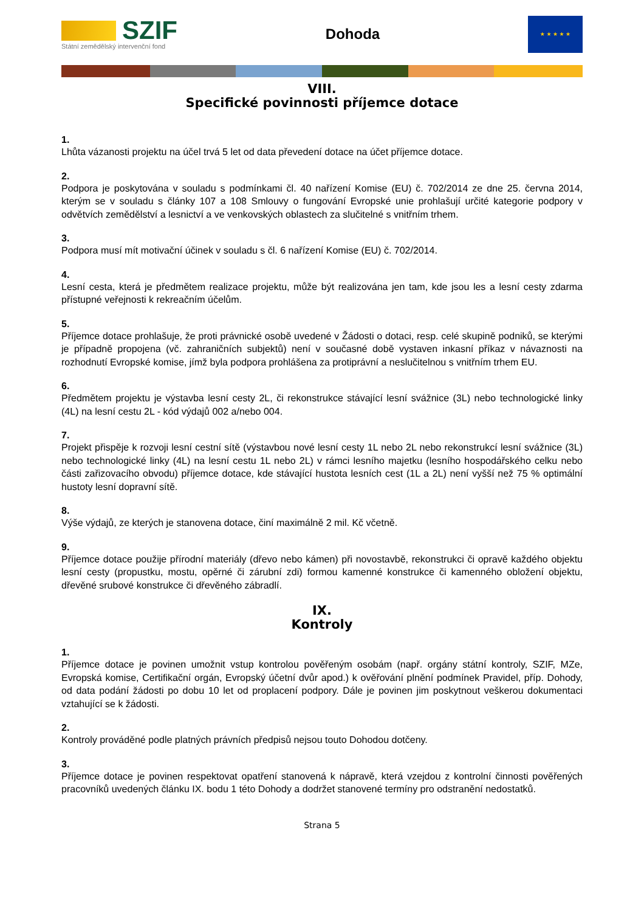SZIF
Státní zemědělský intervenční fond
Dohoda
★ ★ ★ ★ ★
VIII.
Specifické povinnosti příjemce dotace
1.
Lhůta vázanosti projektu na účel trvá 5 let od data převedení dotace na účet příjemce dotace.
2.
Podpora je poskytována v souladu s podmínkami čl. 40 nařízení Komise (EU) č. 702/2014 ze dne 25. června 2014, kterým se v souladu s články 107 a 108 Smlouvy o fungování Evropské unie prohlašují určité kategorie podpory v odvětvích zemědělství a lesnictví a ve venkovských oblastech za slučitelné s vnitřním trhem.
3.
Podpora musí mít motivační účinek v souladu s čl. 6 nařízení Komise (EU) č. 702/2014.
4.
Lesní cesta, která je předmětem realizace projektu, může být realizována jen tam, kde jsou les a lesní cesty zdarma přístupné veřejnosti k rekreačním účelům.
5.
Příjemce dotace prohlašuje, že proti právnické osobě uvedené v Žádosti o dotaci, resp. celé skupině podniků, se kterými je případně propojena (vč. zahraničních subjektů) není v současné době vystaven inkasní příkaz v návaznosti na rozhodnutí Evropské komise, jímž byla podpora prohlášena za protiprávní a neslučitelnou s vnitřním trhem EU.
6.
Předmětem projektu je výstavba lesní cesty 2L, či rekonstrukce stávající lesní svážnice (3L) nebo technologické linky (4L) na lesní cestu 2L - kód výdajů 002 a/nebo 004.
7.
Projekt přispěje k rozvoji lesní cestní sítě (výstavbou nové lesní cesty 1L nebo 2L nebo rekonstrukcí lesní svážnice (3L) nebo technologické linky (4L) na lesní cestu 1L nebo 2L) v rámci lesního majetku (lesního hospodářského celku nebo části zařizovacího obvodu) příjemce dotace, kde stávající hustota lesních cest (1L a 2L) není vyšší než 75 % optimální hustoty lesní dopravní sítě.
8.
Výše výdajů, ze kterých je stanovena dotace, činí maximálně 2 mil. Kč včetně.
9.
Příjemce dotace použije přírodní materiály (dřevo nebo kámen) při novostavbě, rekonstrukci či opravě každého objektu lesní cesty (propustku, mostu, opěrné či zárubní zdi) formou kamenné konstrukce či kamenného obložení objektu, dřevěné srubové konstrukce či dřevěného zábradlí.
IX.
Kontroly
1.
Příjemce dotace je povinen umožnit vstup kontrolou pověřeným osobám (např. orgány státní kontroly, SZIF, MZe, Evropská komise, Certifikační orgán, Evropský účetní dvůr apod.) k ověřování plnění podmínek Pravidel, příp. Dohody, od data podání žádosti po dobu 10 let od proplacení podpory. Dále je povinen jim poskytnout veškerou dokumentaci vztahující se k žádosti.
2.
Kontroly prováděné podle platných právních předpisů nejsou touto Dohodou dotčeny.
3.
Příjemce dotace je povinen respektovat opatření stanovená k nápravě, která vzejdou z kontrolní činnosti pověřených pracovníků uvedených článku IX. bodu 1 této Dohody a dodržet stanovené termíny pro odstranění nedostatků.
Strana 5